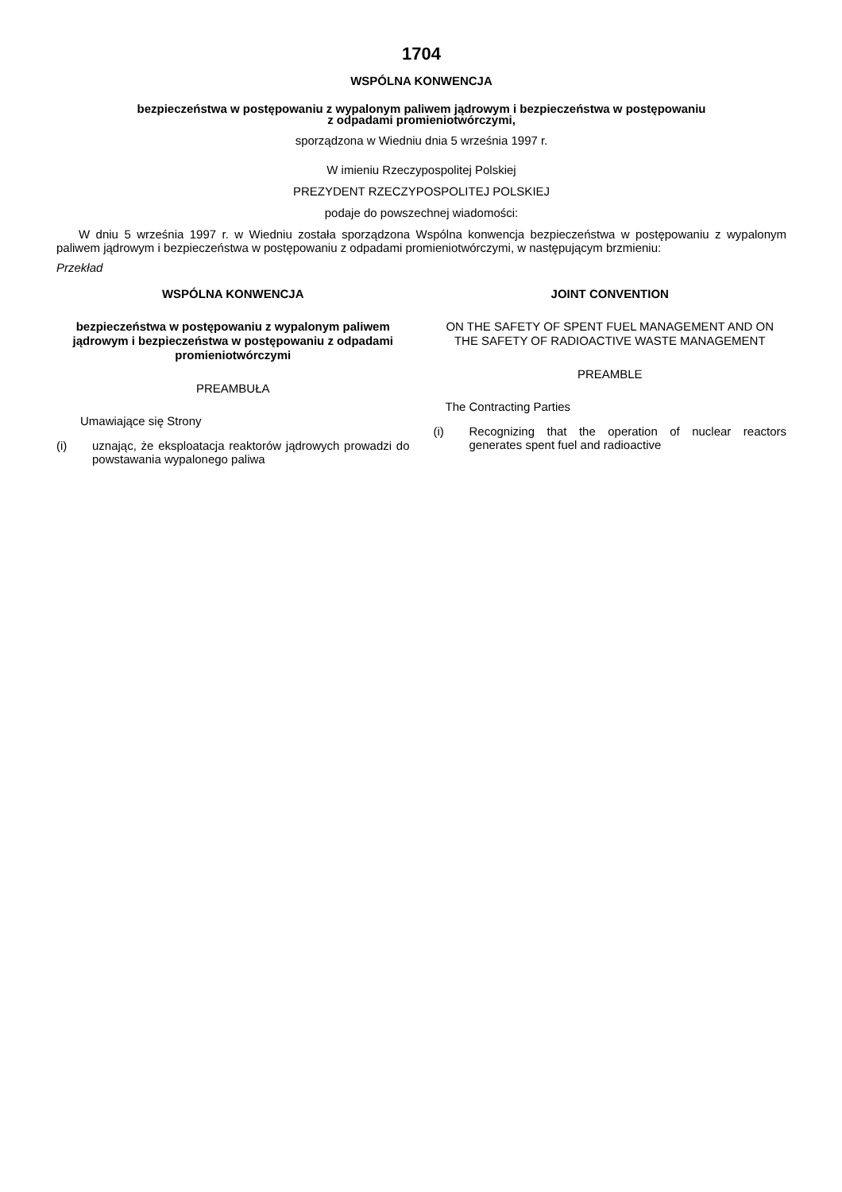1704
WSPÓLNA KONWENCJA
bezpieczeństwa w postępowaniu z wypalonym paliwem jądrowym i bezpieczeństwa w postępowaniu
z odpadami promieniotwórczymi,
sporządzona w Wiedniu dnia 5 września 1997 r.
W imieniu Rzeczypospolitej Polskiej
PREZYDENT RZECZYPOSPOLITEJ POLSKIEJ
podaje do powszechnej wiadomości:
W dniu 5 września 1997 r. w Wiedniu została sporządzona Wspólna konwencja bezpieczeństwa w postępowaniu z wypalonym paliwem jądrowym i bezpieczeństwa w postępowaniu z odpadami promieniotwórczymi, w następującym brzmieniu:
Przekład
WSPÓLNA KONWENCJA
bezpieczeństwa w postępowaniu z wypalonym paliwem jądrowym i bezpieczeństwa w postępowaniu z odpadami promieniotwórczymi
PREAMBUŁA
Umawiające się Strony
(i) uznając, że eksploatacja reaktorów jądrowych prowadzi do powstawania wypalonego paliwa
JOINT CONVENTION
ON THE SAFETY OF SPENT FUEL MANAGEMENT AND ON THE SAFETY OF RADIOACTIVE WASTE MANAGEMENT
PREAMBLE
The Contracting Parties
(i) Recognizing that the operation of nuclear reactors generates spent fuel and radioactive